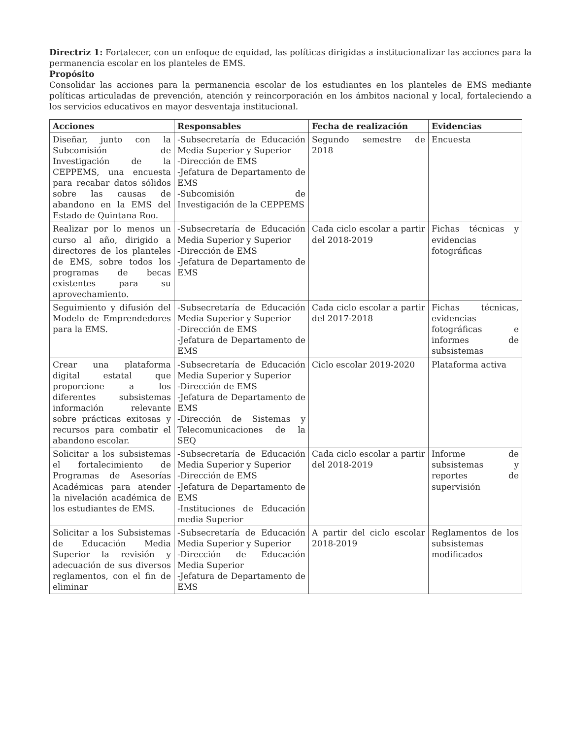Directriz 1: Fortalecer, con un enfoque de equidad, las políticas dirigidas a institucionalizar las acciones para la permanencia escolar en los planteles de EMS.
Propósito
Consolidar las acciones para la permanencia escolar de los estudiantes en los planteles de EMS mediante políticas articuladas de prevención, atención y reincorporación en los ámbitos nacional y local, fortaleciendo a los servicios educativos en mayor desventaja institucional.
| Acciones | Responsables | Fecha de realización | Evidencias |
| --- | --- | --- | --- |
| Diseñar, junto con la Subcomisión de Investigación de la CEPPEMS, una encuesta para recabar datos sólidos sobre las causas de abandono en la EMS del Estado de Quintana Roo. | -Subsecretaría de Educación Media Superior y Superior -Dirección de EMS -Jefatura de Departamento de EMS -Subcomisión de Investigación de la CEPPEMS | Segundo semestre de 2018 | Encuesta |
| Realizar por lo menos un curso al año, dirigido a directores de los planteles de EMS, sobre todos los programas de becas existentes para su aprovechamiento. | -Subsecretaría de Educación Media Superior y Superior -Dirección de EMS -Jefatura de Departamento de EMS | Cada ciclo escolar a partir del 2018-2019 | Fichas técnicas y evidencias fotográficas |
| Seguimiento y difusión del Modelo de Emprendedores para la EMS. | -Subsecretaría de Educación Media Superior y Superior -Dirección de EMS -Jefatura de Departamento de EMS | Cada ciclo escolar a partir del 2017-2018 | Fichas técnicas, evidencias fotográficas e informes de subsistemas |
| Crear una plataforma digital estatal que proporcione a los diferentes subsistemas información relevante sobre prácticas exitosas y recursos para combatir el abandono escolar. | -Subsecretaría de Educación Media Superior y Superior -Dirección de EMS -Jefatura de Departamento de EMS -Dirección de Sistemas y Telecomunicaciones de la SEQ | Ciclo escolar 2019-2020 | Plataforma activa |
| Solicitar a los subsistemas el fortalecimiento de Programas de Asesorías Académicas para atender la nivelación académica de los estudiantes de EMS. | -Subsecretaría de Educación Media Superior y Superior -Dirección de EMS -Jefatura de Departamento de EMS -Instituciones de Educación media Superior | Cada ciclo escolar a partir del 2018-2019 | Informe de subsistemas y reportes de supervisión |
| Solicitar a los Subsistemas de Educación Media Superior la revisión y adecuación de sus diversos reglamentos, con el fin de eliminar | -Subsecretaría de Educación Media Superior y Superior -Dirección de Educación Media Superior -Jefatura de Departamento de EMS | A partir del ciclo escolar 2018-2019 | Reglamentos de los subsistemas modificados |